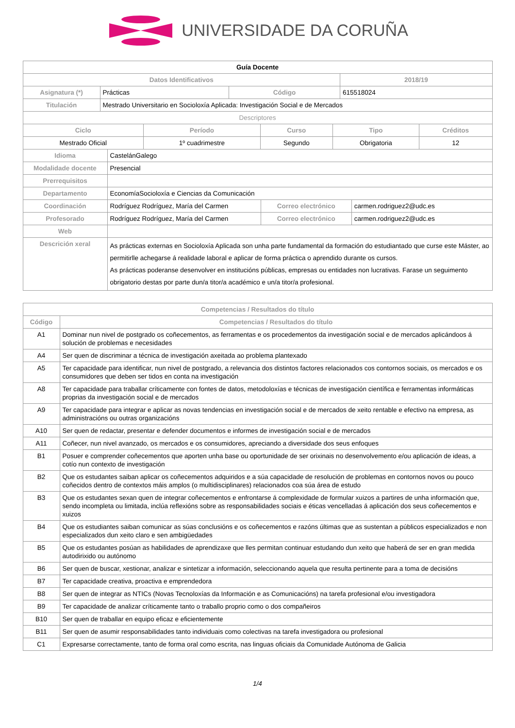UNIVERSIDADE DA CORUÑA
| Guía Docente | | | |
| Datos Identificativos | | | 2018/19 |
| Asignatura (*) | Prácticas | Código | 615518024 |
| Titulación | Mestrado Universitario en Socioloxía Aplicada: Investigación Social e de Mercados | | |
| Descriptores | | | |
| Ciclo | Período | Curso | Tipo | Créditos |
| --- | --- | --- | --- | --- |
| Mestrado Oficial | 1º cuadrimestre | Segundo | Obrigatoria | 12 |
| Idioma | CastelánGalego | | |
| Modalidade docente | Presencial | | |
| Prerrequisitos | | | |
| Departamento | EconomíaSocioloxía e Ciencias da Comunicación | | |
| Coordinación | Rodríguez Rodríguez, María del Carmen | Correo electrónico | carmen.rodriguez2@udc.es |
| Profesorado | Rodríguez Rodríguez, María del Carmen | Correo electrónico | carmen.rodriguez2@udc.es |
| Web | | | |
| Descrición xeral | As prácticas externas en Socioloxía Aplicada son unha parte fundamental da formación do estudiantado que curse este Máster, ao permitirlle achegarse á realidade laboral e aplicar de forma práctica o aprendido durante os cursos. As prácticas poderanse desenvolver en institucións públicas, empresas ou entidades non lucrativas. Farase un seguimento obrigatorio destas por parte dun/a titor/a académico e un/a titor/a profesional. | | |
| Competencias / Resultados do título | |
| --- | --- |
| Código | Competencias / Resultados do título |
| A1 | Dominar nun nivel de postgrado os coñecementos, as ferramentas e os procedementos da investigación social e de mercados aplicándoos á solución de problemas e necesidades |
| A4 | Ser quen de discriminar a técnica de investigación axeitada ao problema plantexado |
| A5 | Ter capacidade para identificar, nun nivel de postgrado, a relevancia dos distintos factores relacionados cos contornos sociais, os mercados e os consumidores que deben ser tidos en conta na investigación |
| A8 | Ter capacidade para traballar críticamente con fontes de datos, metodoloxías e técnicas de investigación científica e ferramentas informáticas proprias da investigación social e de mercados |
| A9 | Ter capacidade para integrar e aplicar as novas tendencias en investigación social e de mercados de xeito rentable e efectivo na empresa, as administracións ou outras organizacións |
| A10 | Ser quen de redactar, presentar e defender documentos e informes de investigación social e de mercados |
| A11 | Coñecer, nun nivel avanzado, os mercados e os consumidores, apreciando a diversidade dos seus enfoques |
| B1 | Posuer e comprender coñecementos que aporten unha base ou oportunidade de ser orixinais no desenvolvemento e/ou aplicación de ideas, a cotío nun contexto de investigación |
| B2 | Que os estudantes saiban aplicar os coñecementos adquiridos e a súa capacidade de resolución de problemas en contornos novos ou pouco coñecidos dentro de contextos máis amplos (o multidisciplinares) relacionados coa súa área de estudo |
| B3 | Que os estudantes sexan quen de integrar coñecementos e enfrontarse á complexidade de formular xuizos a partires de unha información que, sendo incompleta ou limitada, inclúa reflexións sobre as responsabilidades sociais e éticas vencelladas á aplicación dos seus coñecementos e xuizos |
| B4 | Que os estudiantes saiban comunicar as súas conclusións e os coñecementos e razóns últimas que as sustentan a públicos especializados e non especializados dun xeito claro e sen ambigüedades |
| B5 | Que os estudantes posúan as habilidades de aprendizaxe que lles permitan continuar estudando dun xeito que haberá de ser en gran medida autodirixido ou autónomo |
| B6 | Ser quen de buscar, xestionar, analizar e sintetizar a información, seleccionando aquela que resulta pertinente para a toma de decisións |
| B7 | Ter capacidade creativa, proactiva e emprendedora |
| B8 | Ser quen de integrar as NTICs (Novas Tecnoloxías da Información e as Comunicacións) na tarefa profesional e/ou investigadora |
| B9 | Ter capacidade de analizar críticamente tanto o traballo proprio como o dos compañeiros |
| B10 | Ser quen de traballar en equipo eficaz e eficientemente |
| B11 | Ser quen de asumir responsabilidades tanto individuais como colectivas na tarefa investigadora ou profesional |
| C1 | Expresarse correctamente, tanto de forma oral como escrita, nas linguas oficiais da Comunidade Autónoma de Galicia |
1/4